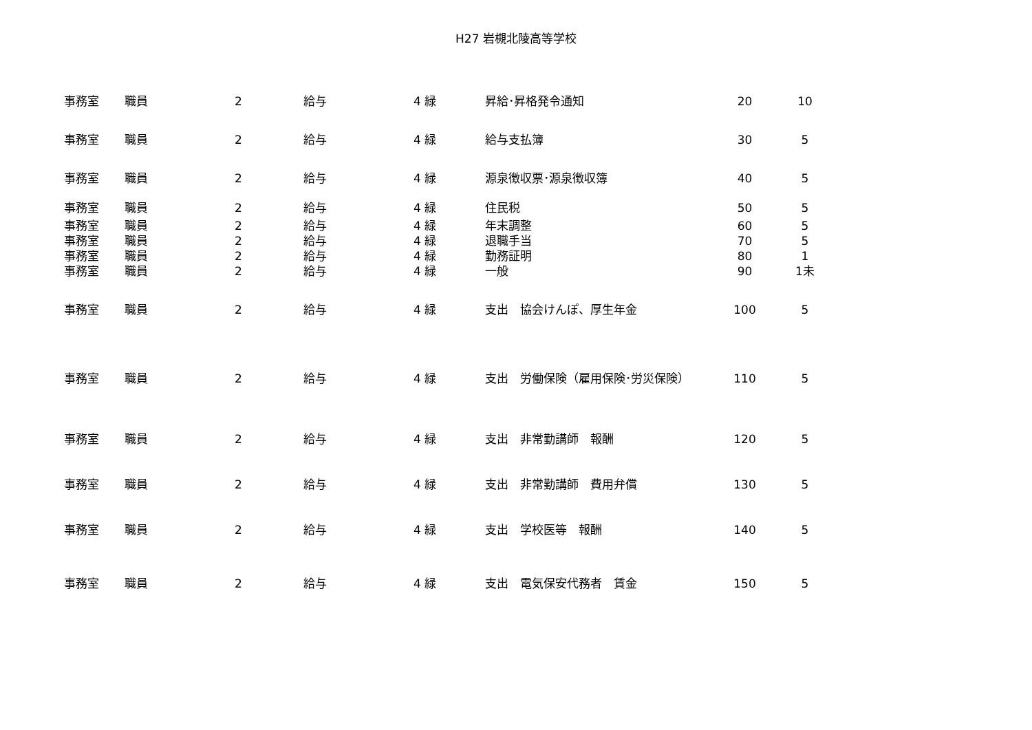H27 岩槻北陵高等学校
| 事務室 | 職員 | 2 | 給与 | 4 緑 | 昇給･昇格発令通知 | 20 | 10 |
| 事務室 | 職員 | 2 | 給与 | 4 緑 | 給与支払簿 | 30 | 5 |
| 事務室 | 職員 | 2 | 給与 | 4 緑 | 源泉徴収票･源泉徴収簿 | 40 | 5 |
| 事務室 | 職員 | 2 | 給与 | 4 緑 | 住民税 | 50 | 5 |
| 事務室 | 職員 | 2 | 給与 | 4 緑 | 年末調整 | 60 | 5 |
| 事務室 | 職員 | 2 | 給与 | 4 緑 | 退職手当 | 70 | 5 |
| 事務室 | 職員 | 2 | 給与 | 4 緑 | 勤務証明 | 80 | 1 |
| 事務室 | 職員 | 2 | 給与 | 4 緑 | 一般 | 90 | 1未 |
| 事務室 | 職員 | 2 | 給与 | 4 緑 | 支出 協会けんぽ、厚生年金 | 100 | 5 |
| 事務室 | 職員 | 2 | 給与 | 4 緑 | 支出 労働保険（雇用保険･労災保険） | 110 | 5 |
| 事務室 | 職員 | 2 | 給与 | 4 緑 | 支出 非常勤講師 報酬 | 120 | 5 |
| 事務室 | 職員 | 2 | 給与 | 4 緑 | 支出 非常勤講師 費用弁償 | 130 | 5 |
| 事務室 | 職員 | 2 | 給与 | 4 緑 | 支出 学校医等 報酬 | 140 | 5 |
| 事務室 | 職員 | 2 | 給与 | 4 緑 | 支出 電気保安代務者 賃金 | 150 | 5 |